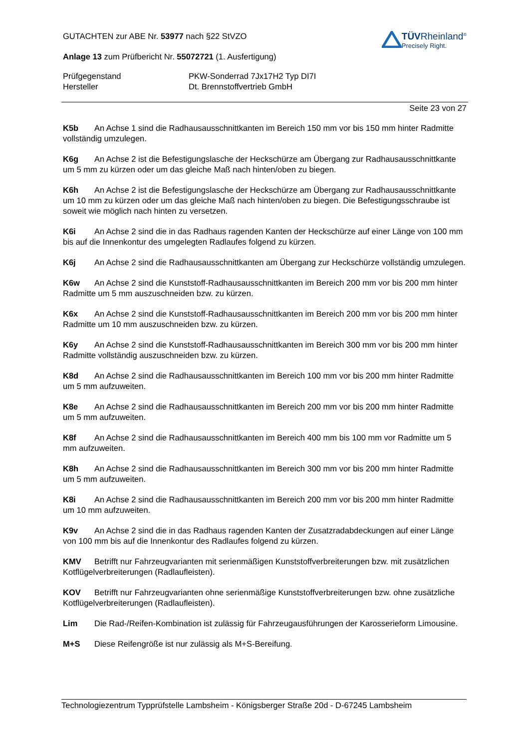GUTACHTEN zur ABE Nr. 53977 nach §22 StVZO
Anlage 13 zum Prüfbericht Nr. 55072721 (1. Ausfertigung)
TÜVRheinland<sup>®</sup>
Precisely Right.
Prüfgegenstand PKW-Sonderrad 7Jx17H2 Typ DI7I Hersteller Dt. Brennstoffvertrieb GmbH
Seite 23 von 27
K5b An Achse 1 sind die Radhausausschnittkanten im Bereich 150 mm vor bis 150 mm hinter Radmitte vollständig umzulegen.
K6g An Achse 2 ist die Befestigungslasche der Heckschürze am Übergang zur Radhausausschnittkante um 5 mm zu kürzen oder um das gleiche Maß nach hinten/oben zu biegen.
K6h An Achse 2 ist die Befestigungslasche der Heckschürze am Übergang zur Radhausausschnittkante um 10 mm zu kürzen oder um das gleiche Maß nach hinten/oben zu biegen. Die Befestigungsschraube ist soweit wie möglich nach hinten zu versetzen.
K6i An Achse 2 sind die in das Radhaus ragenden Kanten der Heckschürze auf einer Länge von 100 mm bis auf die Innenkontur des umgelegten Radlaufes folgend zu kürzen.
K6j An Achse 2 sind die Radhausausschnittkanten am Übergang zur Heckschürze vollständig umzulegen.
K6w An Achse 2 sind die Kunststoff-Radhausausschnittkanten im Bereich 200 mm vor bis 200 mm hinter Radmitte um 5 mm auszuschneiden bzw. zu kürzen.
K6x An Achse 2 sind die Kunststoff-Radhausausschnittkanten im Bereich 200 mm vor bis 200 mm hinter Radmitte um 10 mm auszuschneiden bzw. zu kürzen.
K6y An Achse 2 sind die Kunststoff-Radhausausschnittkanten im Bereich 300 mm vor bis 200 mm hinter Radmitte vollständig auszuschneiden bzw. zu kürzen.
K8d An Achse 2 sind die Radhausausschnittkanten im Bereich 100 mm vor bis 200 mm hinter Radmitte um 5 mm aufzuweiten.
K8e An Achse 2 sind die Radhausausschnittkanten im Bereich 200 mm vor bis 200 mm hinter Radmitte um 5 mm aufzuweiten.
K8f An Achse 2 sind die Radhausausschnittkanten im Bereich 400 mm bis 100 mm vor Radmitte um 5 mm aufzuweiten.
K8h An Achse 2 sind die Radhausausschnittkanten im Bereich 300 mm vor bis 200 mm hinter Radmitte um 5 mm aufzuweiten.
K8i An Achse 2 sind die Radhausausschnittkanten im Bereich 200 mm vor bis 200 mm hinter Radmitte um 10 mm aufzuweiten.
K9v An Achse 2 sind die in das Radhaus ragenden Kanten der Zusatzradabdeckungen auf einer Länge von 100 mm bis auf die Innenkontur des Radlaufes folgend zu kürzen.
KMV Betrifft nur Fahrzeugvarianten mit serienmäßigen Kunststoffverbreiterungen bzw. mit zusätzlichen Kotflügelverbreiterungen (Radlaufleisten).
KOV Betrifft nur Fahrzeugvarianten ohne serienmäßige Kunststoffverbreiterungen bzw. ohne zusätzliche Kotflügelverbreiterungen (Radlaufleisten).
Lim Die Rad-/Reifen-Kombination ist zulässig für Fahrzeugausführungen der Karosserieform Limousine.
M+S Diese Reifengröße ist nur zulässig als M+S-Bereifung.
Technologiezentrum Typprüfstelle Lambsheim - Königsberger Straße 20d - D-67245 Lambsheim